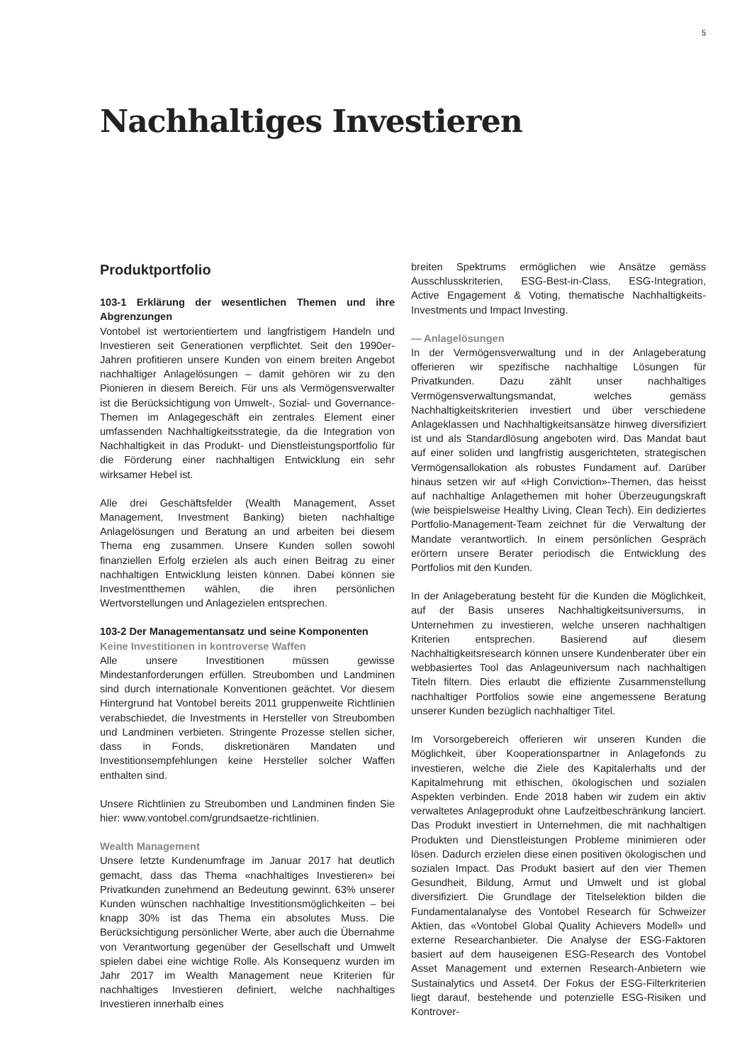5
Nachhaltiges Investieren
Produktportfolio
103-1 Erklärung der wesentlichen Themen und ihre Abgrenzungen
Vontobel ist wertorientiertem und langfristigem Handeln und Investieren seit Generationen verpflichtet. Seit den 1990er-Jahren profitieren unsere Kunden von einem breiten Angebot nachhaltiger Anlagelösungen – damit gehören wir zu den Pionieren in diesem Bereich. Für uns als Vermögensverwalter ist die Berücksichtigung von Umwelt-, Sozial- und Governance-Themen im Anlagegeschäft ein zentrales Element einer umfassenden Nachhaltigkeitsstrategie, da die Integration von Nachhaltigkeit in das Produkt- und Dienstleistungsportfolio für die Förderung einer nachhaltigen Entwicklung ein sehr wirksamer Hebel ist.
Alle drei Geschäftsfelder (Wealth Management, Asset Management, Investment Banking) bieten nachhaltige Anlagelösungen und Beratung an und arbeiten bei diesem Thema eng zusammen. Unsere Kunden sollen sowohl finanziellen Erfolg erzielen als auch einen Beitrag zu einer nachhaltigen Entwicklung leisten können. Dabei können sie Investmentthemen wählen, die ihren persönlichen Wertvorstellungen und Anlagezielen entsprechen.
103-2 Der Managementansatz und seine Komponenten
Keine Investitionen in kontroverse Waffen
Alle unsere Investitionen müssen gewisse Mindestanforderungen erfüllen. Streubomben und Landminen sind durch internationale Konventionen geächtet. Vor diesem Hintergrund hat Vontobel bereits 2011 gruppenweite Richtlinien verabschiedet, die Investments in Hersteller von Streubomben und Landminen verbieten. Stringente Prozesse stellen sicher, dass in Fonds, diskretionären Mandaten und Investitionsempfehlungen keine Hersteller solcher Waffen enthalten sind.
Unsere Richtlinien zu Streubomben und Landminen finden Sie hier: www.vontobel.com/grundsaetze-richtlinien.
Wealth Management
Unsere letzte Kundenumfrage im Januar 2017 hat deutlich gemacht, dass das Thema «nachhaltiges Investieren» bei Privatkunden zunehmend an Bedeutung gewinnt. 63% unserer Kunden wünschen nachhaltige Investitionsmöglichkeiten – bei knapp 30% ist das Thema ein absolutes Muss. Die Berücksichtigung persönlicher Werte, aber auch die Übernahme von Verantwortung gegenüber der Gesellschaft und Umwelt spielen dabei eine wichtige Rolle. Als Konsequenz wurden im Jahr 2017 im Wealth Management neue Kriterien für nachhaltiges Investieren definiert, welche nachhaltiges Investieren innerhalb eines
breiten Spektrums ermöglichen wie Ansätze gemäss Ausschlusskriterien, ESG-Best-in-Class, ESG-Integration, Active Engagement & Voting, thematische Nachhaltigkeits-Investments und Impact Investing.
— Anlagelösungen
In der Vermögensverwaltung und in der Anlageberatung offerieren wir spezifische nachhaltige Lösungen für Privatkunden. Dazu zählt unser nachhaltiges Vermögensverwaltungsmandat, welches gemäss Nachhaltigkeitskriterien investiert und über verschiedene Anlageklassen und Nachhaltigkeitsansätze hinweg diversifiziert ist und als Standardlösung angeboten wird. Das Mandat baut auf einer soliden und langfristig ausgerichteten, strategischen Vermögensallokation als robustes Fundament auf. Darüber hinaus setzen wir auf «High Conviction»-Themen, das heisst auf nachhaltige Anlagethemen mit hoher Überzeugungskraft (wie beispielsweise Healthy Living, Clean Tech). Ein dediziertes Portfolio-Management-Team zeichnet für die Verwaltung der Mandate verantwortlich. In einem persönlichen Gespräch erörtern unsere Berater periodisch die Entwicklung des Portfolios mit den Kunden.
In der Anlageberatung besteht für die Kunden die Möglichkeit, auf der Basis unseres Nachhaltigkeitsuniversums, in Unternehmen zu investieren, welche unseren nachhaltigen Kriterien entsprechen. Basierend auf diesem Nachhaltigkeitsresearch können unsere Kundenberater über ein webbasiertes Tool das Anlageuniversum nach nachhaltigen Titeln filtern. Dies erlaubt die effiziente Zusammenstellung nachhaltiger Portfolios sowie eine angemessene Beratung unserer Kunden bezüglich nachhaltiger Titel.
Im Vorsorgebereich offerieren wir unseren Kunden die Möglichkeit, über Kooperationspartner in Anlagefonds zu investieren, welche die Ziele des Kapitalerhalts und der Kapitalmehrung mit ethischen, ökologischen und sozialen Aspekten verbinden. Ende 2018 haben wir zudem ein aktiv verwaltetes Anlageprodukt ohne Laufzeitbeschränkung lanciert. Das Produkt investiert in Unternehmen, die mit nachhaltigen Produkten und Dienstleistungen Probleme minimieren oder lösen. Dadurch erzielen diese einen positiven ökologischen und sozialen Impact. Das Produkt basiert auf den vier Themen Gesundheit, Bildung, Armut und Umwelt und ist global diversifiziert. Die Grundlage der Titelselektion bilden die Fundamentalanalyse des Vontobel Research für Schweizer Aktien, das «Vontobel Global Quality Achievers Modell» und externe Researchanbieter. Die Analyse der ESG-Faktoren basiert auf dem hauseigenen ESG-Research des Vontobel Asset Management und externen Research-Anbietern wie Sustainalytics und Asset4. Der Fokus der ESG-Filterkriterien liegt darauf, bestehende und potenzielle ESG-Risiken und Kontrover-